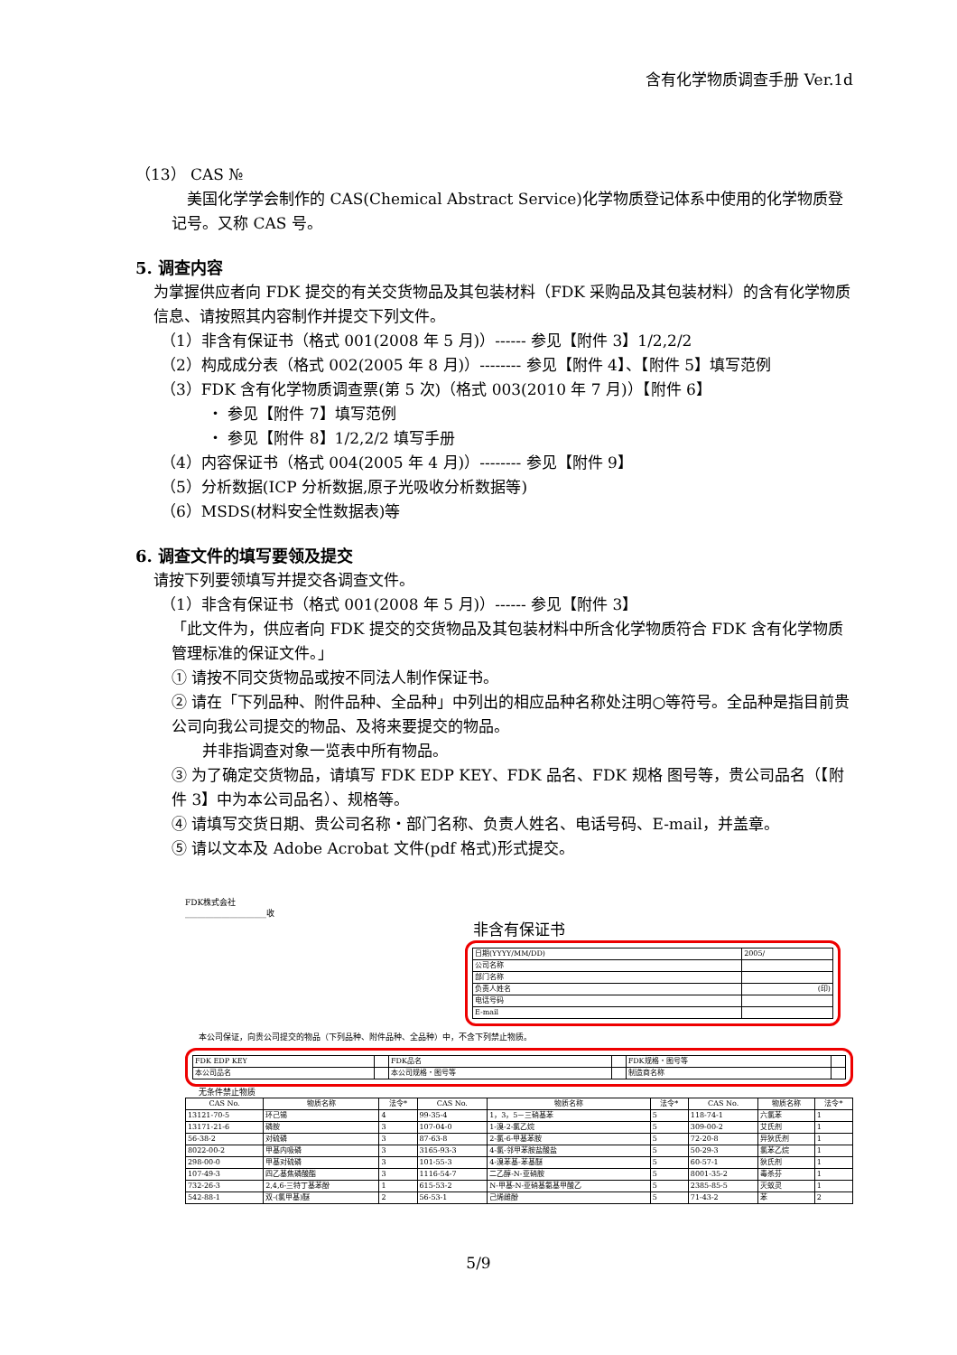含有化学物质调查手册 Ver.1d
（13） CAS №
　美国化学学会制作的 CAS(Chemical Abstract Service)化学物质登记体系中使用的化学物质登记号。又称 CAS 号。
5. 调查内容
为掌握供应者向 FDK 提交的有关交货物品及其包装材料（FDK 采购品及其包装材料）的含有化学物质信息、请按照其内容制作并提交下列文件。
（1）非含有保证书（格式 001(2008 年 5 月)）------ 参见【附件 3】1/2,2/2
（2）构成成分表（格式 002(2005 年 8 月)）-------- 参见【附件 4】、【附件 5】填写范例
（3）FDK 含有化学物质调查票(第 5 次)（格式 003(2010 年 7 月)）【附件 6】
・ 参见【附件 7】填写范例
・ 参见【附件 8】1/2,2/2 填写手册
（4）内容保证书（格式 004(2005 年 4 月)）-------- 参见【附件 9】
（5）分析数据(ICP 分析数据,原子光吸收分析数据等)
（6）MSDS(材料安全性数据表)等
6. 调查文件的填写要领及提交
请按下列要领填写并提交各调查文件。
（1）非含有保证书（格式 001(2008 年 5 月)）------ 参见【附件 3】
「此文件为，供应者向 FDK 提交的交货物品及其包装材料中所含化学物质符合 FDK 含有化学物质管理标准的保证文件。」
① 请按不同交货物品或按不同法人制作保证书。
② 请在「下列品种、附件品种、全品种」中列出的相应品种名称处注明○等符号。全品种是指目前贵公司向我公司提交的物品、及将来要提交的物品。
　　并非指调查对象一览表中所有物品。
③ 为了确定交货物品，请填写 FDK EDP KEY、FDK 品名、FDK 规格 图号等，贵公司品名（【附件 3】中为本公司品名）、规格等。
④ 请填写交货日期、贵公司名称・部门名称、负责人姓名、电话号码、E-mail，并盖章。
⑤ 请以文本及 Adobe Acrobat 文件(pdf 格式)形式提交。
FDK株式会社
____________________收
非含有保证书
| 日期(YYYY/MM/DD) | 2005/ |
| 公司名称 | |
| 部门名称 | |
| 负责人姓名 | (印) |
| 电话号码 | |
| E-mail | |
本公司保证，向贵公司提交的物品（下列品种、附件品种、全品种）中，不含下列禁止物质。
| FDK EDP KEY | | FDK品名 | | FDK规格・图号等 | |
| 本公司品名 | | 本公司规格・图号等 | | 制造商名称 | |
无条件禁止物质
| CAS No. | 物质名称 | 法令* | CAS No. | 物质名称 | 法令* | CAS No. | 物质名称 | 法令* |
| --- | --- | --- | --- | --- | --- | --- | --- | --- |
| 13121-70-5 | 环己锡 | 4 | 99-35-4 | 1，3，5－三硝基苯 | 5 | 118-74-1 | 六氯苯 | 1 |
| 13171-21-6 | 磷胺 | 3 | 107-04-0 | 1-溴-2-氯乙烷 | 5 | 309-00-2 | 艾氏剂 | 1 |
| 56-38-2 | 对硫磷 | 3 | 87-63-8 | 2-氯-6-甲基苯胺 | 5 | 72-20-8 | 异狄氏剂 | 1 |
| 8022-00-2 | 甲基内吸磷 | 3 | 3165-93-3 | 4-氯-邻甲苯胺盐酸盐 | 5 | 50-29-3 | 氯苯乙烷 | 1 |
| 298-00-0 | 甲基对硫磷 | 3 | 101-55-3 | 4-溴苯基-苯基醚 | 5 | 60-57-1 | 狄氏剂 | 1 |
| 107-49-3 | 四乙基焦磷酸酯 | 3 | 1116-54-7 | 二乙醇-N-亚硝胺 | 5 | 8001-35-2 | 毒杀芬 | 1 |
| 732-26-3 | 2,4,6-三特丁基苯酚 | 1 | 615-53-2 | N-甲基-N-亚硝基氨基甲酸乙 | 5 | 2385-85-5 | 灭蚁灵 | 1 |
| 542-88-1 | 双-(氯甲基)醚 | 2 | 56-53-1 | 己烯雌酚 | 5 | 71-43-2 | 苯 | 2 |
5/9